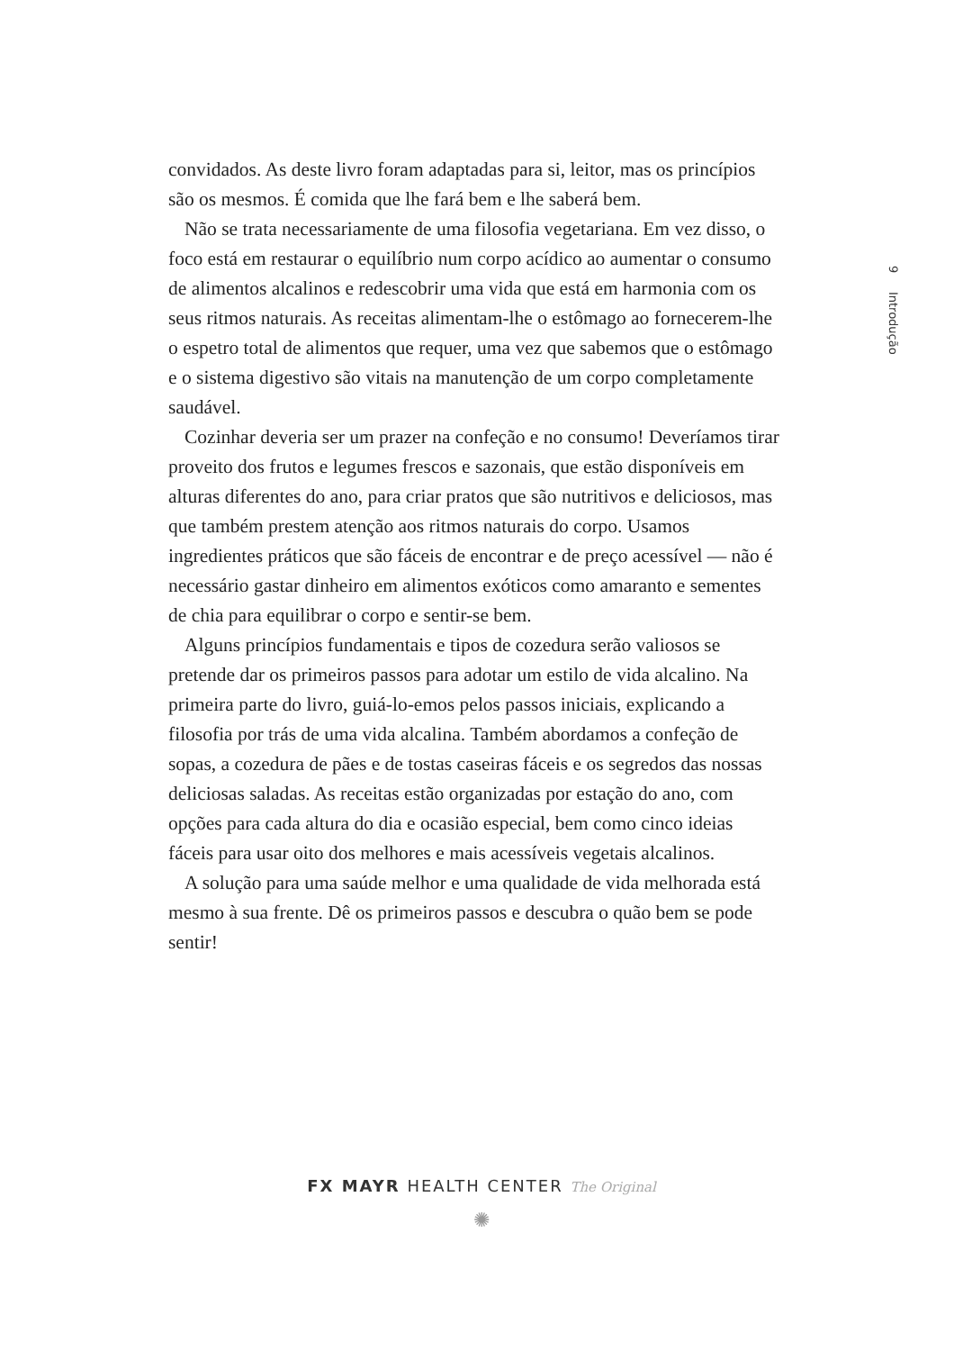9 Introdução
convidados. As deste livro foram adaptadas para si, leitor, mas os princípios são os mesmos. É comida que lhe fará bem e lhe saberá bem.
Não se trata necessariamente de uma filosofia vegetariana. Em vez disso, o foco está em restaurar o equilíbrio num corpo acídico ao aumentar o consumo de alimentos alcalinos e redescobrir uma vida que está em harmonia com os seus ritmos naturais. As receitas alimentam-lhe o estômago ao fornecerem-lhe o espetro total de alimentos que requer, uma vez que sabemos que o estômago e o sistema digestivo são vitais na manutenção de um corpo completamente saudável.
Cozinhar deveria ser um prazer na confeção e no consumo! Deveríamos tirar proveito dos frutos e legumes frescos e sazonais, que estão disponíveis em alturas diferentes do ano, para criar pratos que são nutritivos e deliciosos, mas que também prestem atenção aos ritmos naturais do corpo. Usamos ingredientes práticos que são fáceis de encontrar e de preço acessível — não é necessário gastar dinheiro em alimentos exóticos como amaranto e sementes de chia para equilibrar o corpo e sentir-se bem.
Alguns princípios fundamentais e tipos de cozedura serão valiosos se pretende dar os primeiros passos para adotar um estilo de vida alcalino. Na primeira parte do livro, guiá-lo-emos pelos passos iniciais, explicando a filosofia por trás de uma vida alcalina. Também abordamos a confeção de sopas, a cozedura de pães e de tostas caseiras fáceis e os segredos das nossas deliciosas saladas. As receitas estão organizadas por estação do ano, com opções para cada altura do dia e ocasião especial, bem como cinco ideias fáceis para usar oito dos melhores e mais acessíveis vegetais alcalinos.
A solução para uma saúde melhor e uma qualidade de vida melhorada está mesmo à sua frente. Dê os primeiros passos e descubra o quão bem se pode sentir!
FX MAYR HEALTH CENTER The Original
✺